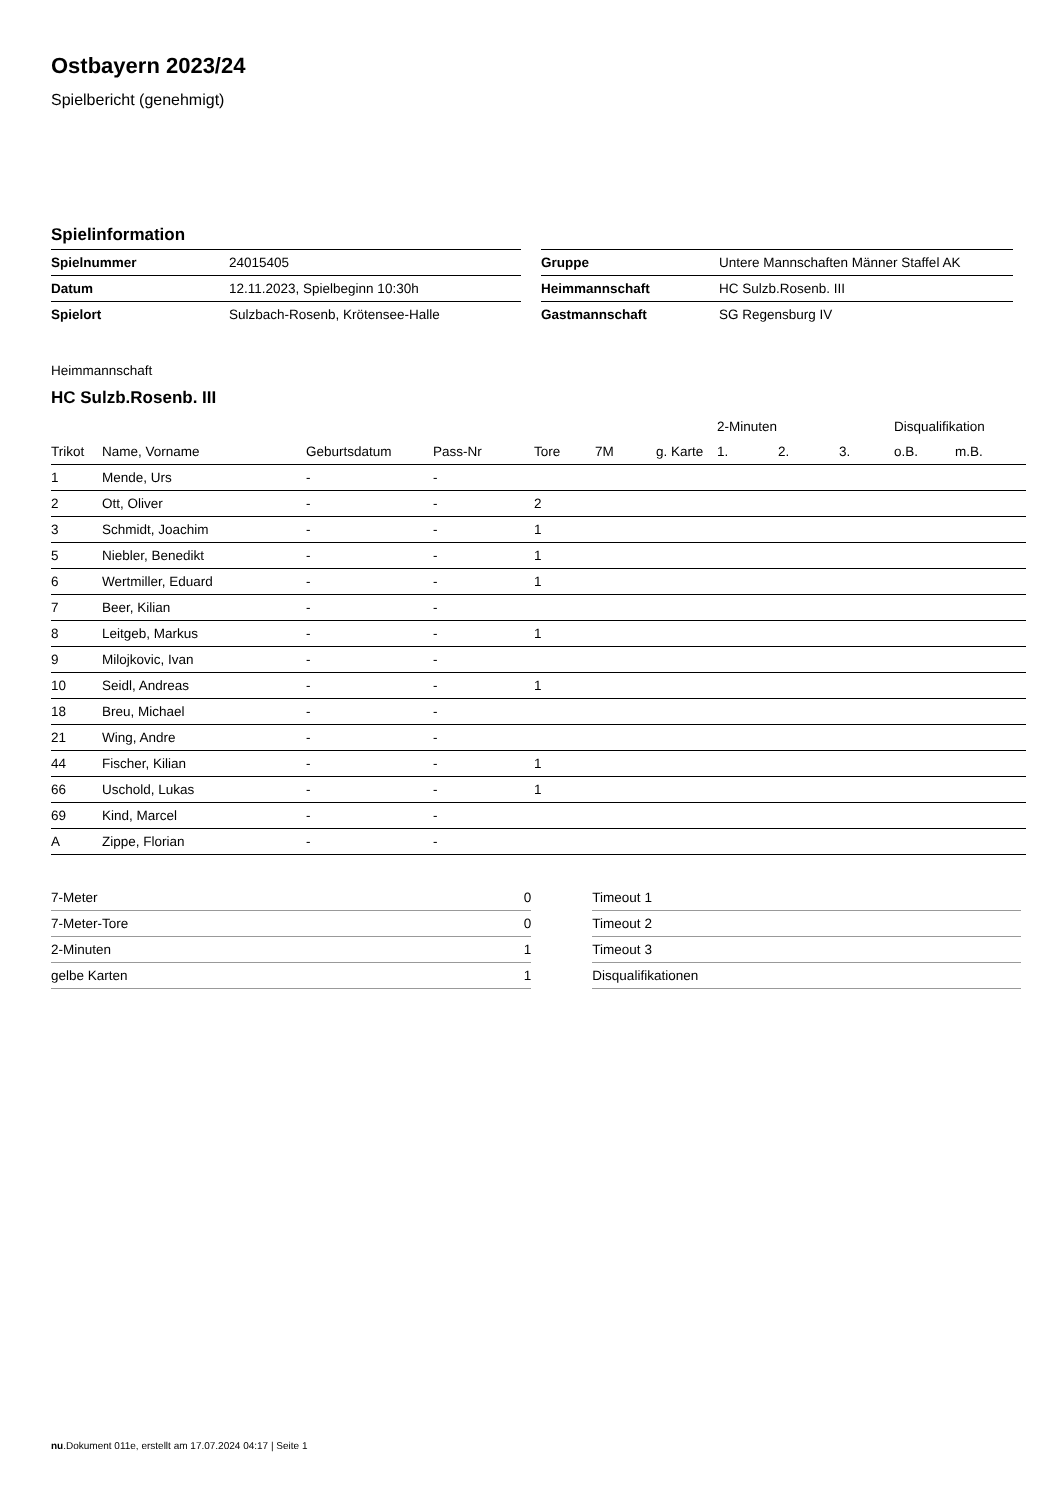Ostbayern 2023/24
Spielbericht (genehmigt)
Spielinformation
| Spielnummer | 24015405 |
| Datum | 12.11.2023, Spielbeginn 10:30h |
| Spielort | Sulzbach-Rosenb, Krötensee-Halle |
| Gruppe | Untere Mannschaften Männer Staffel AK |
| Heimmannschaft | HC Sulzb.Rosenb. III |
| Gastmannschaft | SG Regensburg IV |
Heimmannschaft
HC Sulzb.Rosenb. III
| | | | | | | | | 2-Minuten | | | Disqualifikation | |
| --- | --- | --- | --- | --- | --- | --- | --- | --- | --- | --- | --- | --- |
| Trikot | Name, Vorname | Geburtsdatum | Pass-Nr | Tore | 7M | g. Karte | | 1. | 2. | 3. | o.B. | m.B. |
| 1 | Mende, Urs | - | - | | | | | | | | | |
| 2 | Ott, Oliver | - | - | 2 | | | | | | | | |
| 3 | Schmidt, Joachim | - | - | 1 | | | | | | | | |
| 5 | Niebler, Benedikt | - | - | 1 | | | | | | | | |
| 6 | Wertmiller, Eduard | - | - | 1 | | | | | | | | |
| 7 | Beer, Kilian | - | - | | | | | | | | | |
| 8 | Leitgeb, Markus | - | - | 1 | | | | | | | | |
| 9 | Milojkovic, Ivan | - | - | | | | | | | | | |
| 10 | Seidl, Andreas | - | - | 1 | | | | | | | | |
| 18 | Breu, Michael | - | - | | | | | | | | | |
| 21 | Wing, Andre | - | - | | | | | | | | | |
| 44 | Fischer, Kilian | - | - | 1 | | | | | | | | |
| 66 | Uschold, Lukas | - | - | 1 | | | | | | | | |
| 69 | Kind, Marcel | - | - | | | | | | | | | |
| A | Zippe, Florian | - | - | | | | | | | | | |
| 7-Meter | 0 |
| 7-Meter-Tore | 0 |
| 2-Minuten | 1 |
| gelbe Karten | 1 |
| Timeout 1 |
| Timeout 2 |
| Timeout 3 |
| Disqualifikationen |
nu.Dokument 011e, erstellt am 17.07.2024 04:17 | Seite 1